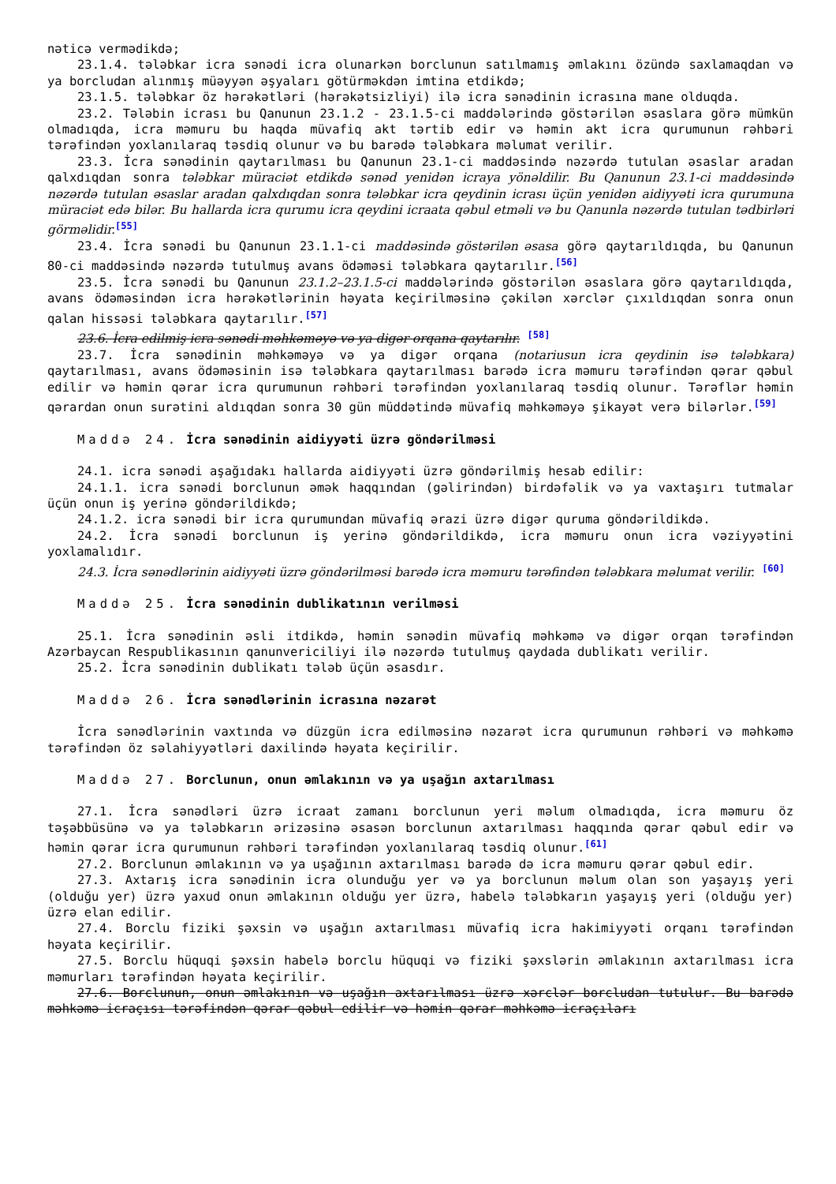nəticə vermədikdə;
23.1.4. tələbkar icra sənədi icra olunarkən borclunun satılmamış əmlakını özündə saxlamaqdan və ya borcludan alınmış müəyyən əşyaları götürməkdən imtina etdikdə;
23.1.5. tələbkar öz hərəkətləri (hərəkətsizliyi) ilə icra sənədinin icrasına mane olduqda.
23.2. Tələbin icrası bu Qanunun 23.1.2 - 23.1.5-ci maddələrində göstərilən əsaslara görə mümkün olmadıqda, icra məmuru bu haqda müvafiq akt tərtib edir və həmin akt icra qurumunun rəhbəri tərəfindən yoxlanılaraq təsdiq olunur və bu barədə tələbkara məlumat verilir.
23.3. İcra sənədinin qaytarılması bu Qanunun 23.1-ci maddəsində nəzərdə tutulan əsaslar aradan qalxdıqdan sonra tələbkar müraciət etdikdə sənəd yenidən icraya yönəldilir. Bu Qanunun 23.1-ci maddəsində nəzərdə tutulan əsaslar aradan qalxdıqdan sonra tələbkar icra qeydinin icrası üçün yenidən aidiyyəti icra qurumuna müraciət edə bilər. Bu hallarda icra qurumu icra qeydini icraata qəbul etməli və bu Qanunla nəzərdə tutulan tədbirləri görməlidir.<sup>[55]</sup>
23.4. İcra sənədi bu Qanunun 23.1.1-ci maddəsində göstərilən əsasa görə qaytarıldıqda, bu Qanunun 80-ci maddəsində nəzərdə tutulmuş avans ödəməsi tələbkara qaytarılır.<sup>[56]</sup>
23.5. İcra sənədi bu Qanunun 23.1.2–23.1.5-ci maddələrində göstərilən əsaslara görə qaytarıldıqda, avans ödəməsindən icra hərəkətlərinin həyata keçirilməsinə çəkilən xərclər çıxıldıqdan sonra onun qalan hissəsi tələbkara qaytarılır.<sup>[57]</sup>
23.6. İcra edilmiş icra sənədi məhkəməyə və ya digər orqana qaytarılır. <sup>[58]</sup>
23.7. İcra sənədinin məhkəməyə və ya digər orqana (notariusun icra qeydinin isə tələbkara) qaytarılması, avans ödəməsinin isə tələbkara qaytarılması barədə icra məmuru tərəfindən qərar qəbul edilir və həmin qərar icra qurumunun rəhbəri tərəfindən yoxlanılaraq təsdiq olunur. Tərəflər həmin qərardan onun surətini aldıqdan sonra 30 gün müddətində müvafiq məhkəməyə şikayət verə bilərlər.<sup>[59]</sup>
Maddə 24. İcra sənədinin aidiyyəti üzrə göndərilməsi
24.1. icra sənədi aşağıdakı hallarda aidiyyəti üzrə göndərilmiş hesab edilir:
24.1.1. icra sənədi borclunun əmək haqqından (gəlirindən) birdəfəlik və ya vaxtaşırı tutmalar üçün onun iş yerinə göndərildikdə;
24.1.2. icra sənədi bir icra qurumundan müvafiq ərazi üzrə digər quruma göndərildikdə.
24.2. İcra sənədi borclunun iş yerinə göndərildikdə, icra məmuru onun icra vəziyyətini yoxlamalıdır.
24.3. İcra sənədlərinin aidiyyəti üzrə göndərilməsi barədə icra məmuru tərəfindən tələbkara məlumat verilir. <sup>[60]</sup>
Maddə 25. İcra sənədinin dublikatının verilməsi
25.1. İcra sənədinin əsli itdikdə, həmin sənədin müvafiq məhkəmə və digər orqan tərəfindən Azərbaycan Respublikasının qanunvericiliyi ilə nəzərdə tutulmuş qaydada dublikatı verilir.
25.2. İcra sənədinin dublikatı tələb üçün əsasdır.
Maddə 26. İcra sənədlərinin icrasına nəzarət
İcra sənədlərinin vaxtında və düzgün icra edilməsinə nəzarət icra qurumunun rəhbəri və məhkəmə tərəfindən öz səlahiyyətləri daxilində həyata keçirilir.
Maddə 27. Borclunun, onun əmlakının və ya uşağın axtarılması
27.1. İcra sənədləri üzrə icraat zamanı borclunun yeri məlum olmadıqda, icra məmuru öz təşəbbüsünə və ya tələbkarın ərizəsinə əsasən borclunun axtarılması haqqında qərar qəbul edir və həmin qərar icra qurumunun rəhbəri tərəfindən yoxlanılaraq təsdiq olunur.<sup>[61]</sup>
27.2. Borclunun əmlakının və ya uşağının axtarılması barədə də icra məmuru qərar qəbul edir.
27.3. Axtarış icra sənədinin icra olunduğu yer və ya borclunun məlum olan son yaşayış yeri (olduğu yer) üzrə yaxud onun əmlakının olduğu yer üzrə, habelə tələbkarın yaşayış yeri (olduğu yer) üzrə elan edilir.
27.4. Borclu fiziki şəxsin və uşağın axtarılması müvafiq icra hakimiyyəti orqanı tərəfindən həyata keçirilir.
27.5. Borclu hüquqi şəxsin habelə borclu hüquqi və fiziki şəxslərin əmlakının axtarılması icra məmurları tərəfindən həyata keçirilir.
27.6. Borclunun, onun əmlakının və uşağın axtarılması üzrə xərclər borcludan tutulur. Bu barədə məhkəmə icraçısı tərəfindən qərar qəbul edilir və həmin qərar məhkəmə icraçıları